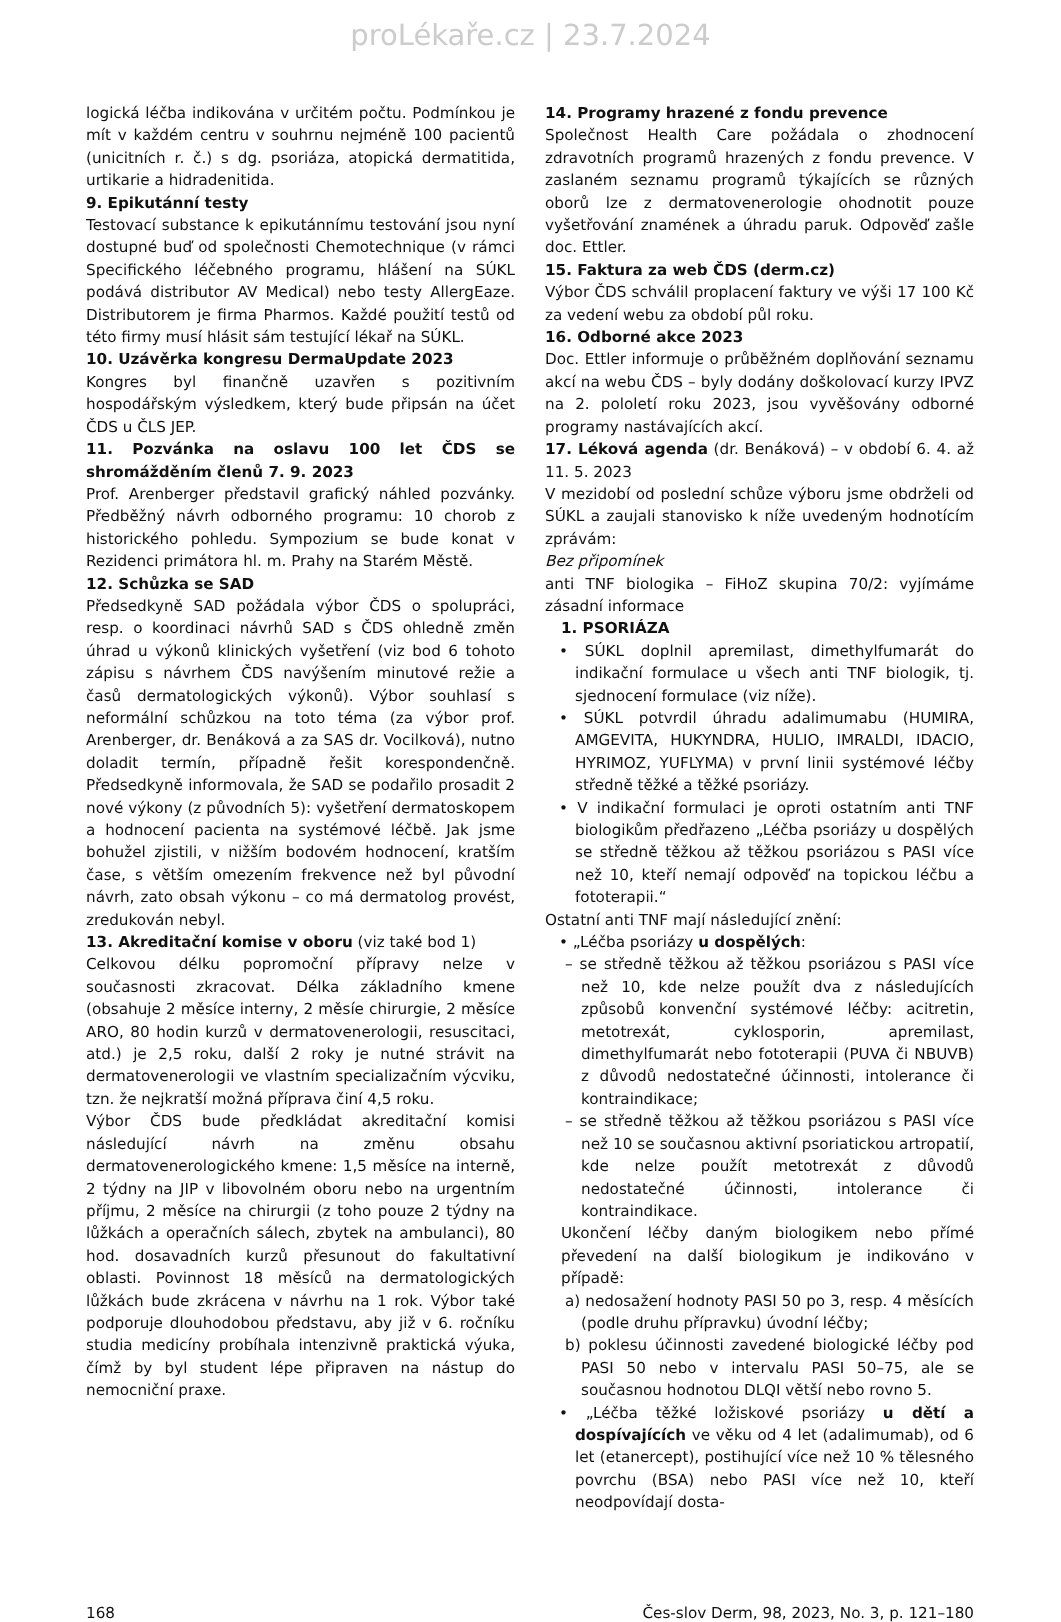proLékaře.cz | 23.7.2024
logická léčba indikována v určitém počtu. Podmínkou je mít v každém centru v souhrnu nejméně 100 pacientů (unicitních r. č.) s dg. psoriáza, atopická dermatitida, urtikarie a hidradenitida.
9. Epikutánní testy
Testovací substance k epikutánnímu testování jsou nyní dostupné buď od společnosti Chemotechnique (v rámci Specifického léčebného programu, hlášení na SÚKL podává distributor AV Medical) nebo testy AllergEaze. Distributorem je firma Pharmos. Každé použití testů od této firmy musí hlásit sám testující lékař na SÚKL.
10. Uzávěrka kongresu DermaUpdate 2023
Kongres byl finančně uzavřen s pozitivním hospodářským výsledkem, který bude připsán na účet ČDS u ČLS JEP.
11. Pozvánka na oslavu 100 let ČDS se shromážděním členů 7. 9. 2023
Prof. Arenberger představil grafický náhled pozvánky. Předběžný návrh odborného programu: 10 chorob z historického pohledu. Sympozium se bude konat v Rezidenci primátora hl. m. Prahy na Starém Městě.
12. Schůzka se SAD
Předsedkyně SAD požádala výbor ČDS o spolupráci, resp. o koordinaci návrhů SAD s ČDS ohledně změn úhrad u výkonů klinických vyšetření (viz bod 6 tohoto zápisu s návrhem ČDS navýšením minutové režie a časů dermatologických výkonů). Výbor souhlasí s neformální schůzkou na toto téma (za výbor prof. Arenberger, dr. Benáková a za SAS dr. Vocilková), nutno doladit termín, případně řešit korespondenčně. Předsedkyně informovala, že SAD se podařilo prosadit 2 nové výkony (z původních 5): vyšetření dermatoskopem a hodnocení pacienta na systémové léčbě. Jak jsme bohužel zjistili, v nižším bodovém hodnocení, kratším čase, s větším omezením frekvence než byl původní návrh, zato obsah výkonu – co má dermatolog provést, zredukován nebyl.
13. Akreditační komise v oboru (viz také bod 1)
Celkovou délku popromoční přípravy nelze v současnosti zkracovat. Délka základního kmene (obsahuje 2 měsíce interny, 2 měsíe chirurgie, 2 měsíce ARO, 80 hodin kurzů v dermatovenerologii, resuscitaci, atd.) je 2,5 roku, další 2 roky je nutné strávit na dermatovenerologii ve vlastním specializačním výcviku, tzn. že nejkratší možná příprava činí 4,5 roku.
Výbor ČDS bude předkládat akreditační komisi následující návrh na změnu obsahu dermatovenerologického kmene: 1,5 měsíce na interně, 2 týdny na JIP v libovolném oboru nebo na urgentním příjmu, 2 měsíce na chirurgii (z toho pouze 2 týdny na lůžkách a operačních sálech, zbytek na ambulanci), 80 hod. dosavadních kurzů přesunout do fakultativní oblasti. Povinnost 18 měsíců na dermatologických lůžkách bude zkrácena v návrhu na 1 rok. Výbor také podporuje dlouhodobou představu, aby již v 6. ročníku studia medicíny probíhala intenzivně praktická výuka, čímž by byl student lépe připraven na nástup do nemocniční praxe.
14. Programy hrazené z fondu prevence
Společnost Health Care požádala o zhodnocení zdravotních programů hrazených z fondu prevence. V zaslaném seznamu programů týkajících se různých oborů lze z dermatovenerologie ohodnotit pouze vyšetřování znamének a úhradu paruk. Odpověď zašle doc. Ettler.
15. Faktura za web ČDS (derm.cz)
Výbor ČDS schválil proplacení faktury ve výši 17 100 Kč za vedení webu za období půl roku.
16. Odborné akce 2023
Doc. Ettler informuje o průběžném doplňování seznamu akcí na webu ČDS – byly dodány doškolovací kurzy IPVZ na 2. pololetí roku 2023, jsou vyvěšovány odborné programy nastávajících akcí.
17. Léková agenda (dr. Benáková) – v období 6. 4. až 11. 5. 2023
V mezidobí od poslední schůze výboru jsme obdrželi od SÚKL a zaujali stanovisko k níže uvedeným hodnotícím zprávám:
Bez připomínek
anti TNF biologika – FiHoZ skupina 70/2: vyjímáme zásadní informace
1. PSORIÁZA
• SÚKL doplnil apremilast, dimethylfumarát do indikační formulace u všech anti TNF biologik, tj. sjednocení formulace (viz níže).
• SÚKL potvrdil úhradu adalimumabu (HUMIRA, AMGEVITA, HUKYNDRA, HULIO, IMRALDI, IDACIO, HYRIMOZ, YUFLYMA) v první linii systémové léčby středně těžké a těžké psoriázy.
• V indikační formulaci je oproti ostatním anti TNF biologikům předřazeno „Léčba psoriázy u dospělých se středně těžkou až těžkou psoriázou s PASI více než 10, kteří nemají odpověď na topickou léčbu a fototerapii.“
Ostatní anti TNF mají následující znění:
• „Léčba psoriázy u dospělých:
– se středně těžkou až těžkou psoriázou s PASI více než 10, kde nelze použít dva z následujících způsobů konvenční systémové léčby: acitretin, metotrexát, cyklosporin, apremilast, dimethylfumarát nebo fototerapii (PUVA či NBUVB) z důvodů nedostatečné účinnosti, intolerance či kontraindikace;
– se středně těžkou až těžkou psoriázou s PASI více než 10 se současnou aktivní psoriatickou artropatií, kde nelze použít metotrexát z důvodů nedostatečné účinnosti, intolerance či kontraindikace.
Ukončení léčby daným biologikem nebo přímé převedení na další biologikum je indikováno v případě:
a) nedosažení hodnoty PASI 50 po 3, resp. 4 měsících (podle druhu přípravku) úvodní léčby;
b) poklesu účinnosti zavedené biologické léčby pod PASI 50 nebo v intervalu PASI 50–75, ale se současnou hodnotou DLQI větší nebo rovno 5.
• „Léčba těžké ložiskové psoriázy u dětí a dospívajících ve věku od 4 let (adalimumab), od 6 let (etanercept), postihující více než 10 % tělesného povrchu (BSA) nebo PASI více než 10, kteří neodpovídají dosta-
168 Čes-slov Derm, 98, 2023, No. 3, p. 121–180